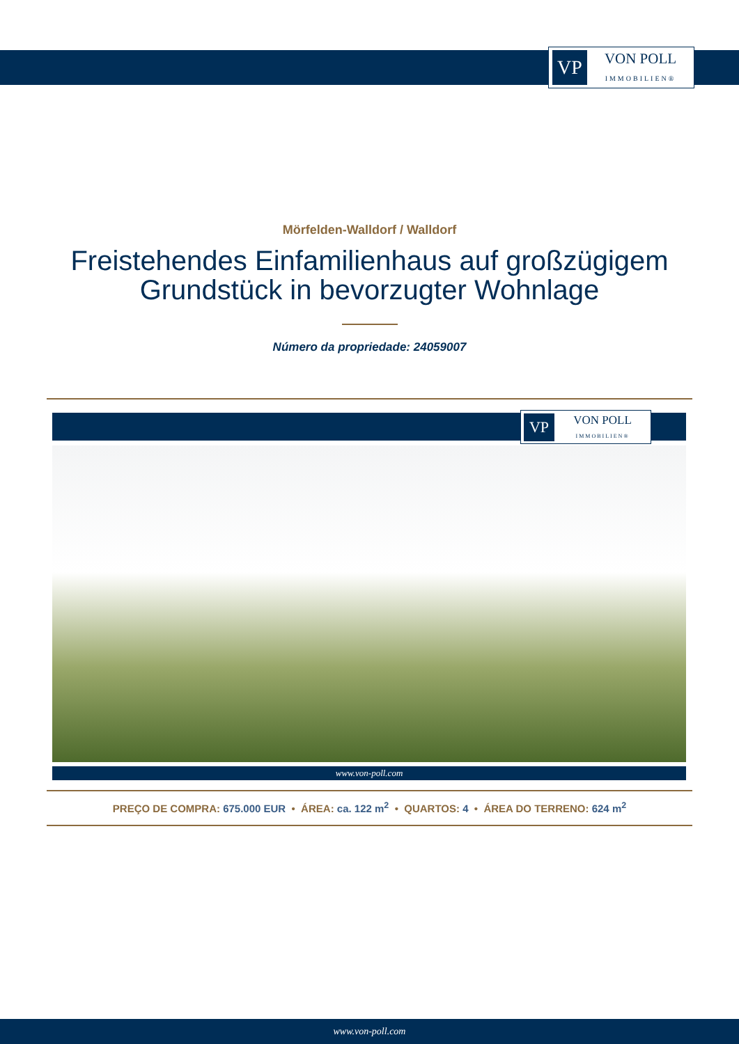VP
VON POLL
IMMOBILIEN®
Mörfelden-Walldorf / Walldorf
Freistehendes Einfamilienhaus auf großzügigem
Grundstück in bevorzugter Wohnlage
Número da propriedade: 24059007
VP
VON POLL
IMMOBILIEN®
www.von-poll.com
PREÇO DE COMPRA: 675.000 EUR • ÁREA: ca. 122 m<sup>2</sup> • QUARTOS: 4 • ÁREA DO TERRENO: 624 m<sup>2</sup>
www.von-poll.com